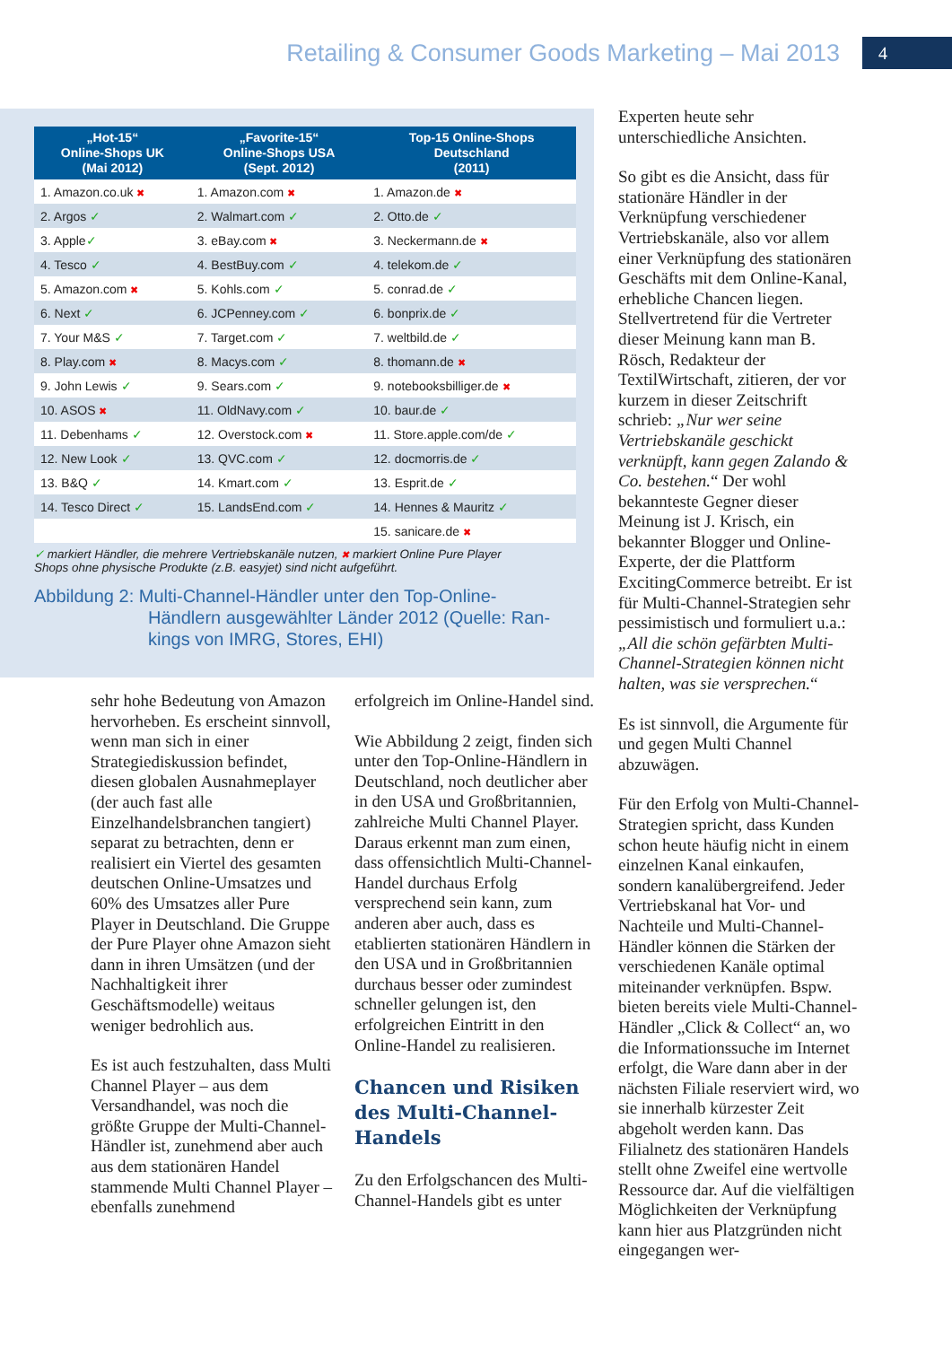Retailing & Consumer Goods Marketing – Mai 2013
4
| „Hot-15“ Online-Shops UK (Mai 2012) | „Favorite-15“ Online-Shops USA (Sept. 2012) | Top-15 Online-Shops Deutschland (2011) |
| --- | --- | --- |
| 1. Amazon.co.uk ✖ | 1. Amazon.com ✖ | 1. Amazon.de ✖ |
| 2. Argos ✓ | 2. Walmart.com ✓ | 2. Otto.de ✓ |
| 3. Apple ✓ | 3. eBay.com ✖ | 3. Neckermann.de ✖ |
| 4. Tesco ✓ | 4. BestBuy.com ✓ | 4. telekom.de ✓ |
| 5. Amazon.com ✖ | 5. Kohls.com ✓ | 5. conrad.de ✓ |
| 6. Next ✓ | 6. JCPenney.com ✓ | 6. bonprix.de ✓ |
| 7. Your M&S ✓ | 7. Target.com ✓ | 7. weltbild.de ✓ |
| 8. Play.com ✖ | 8. Macys.com ✓ | 8. thomann.de ✖ |
| 9. John Lewis ✓ | 9. Sears.com ✓ | 9. notebooksbilliger.de ✖ |
| 10. ASOS ✖ | 11. OldNavy.com ✓ | 10. baur.de ✓ |
| 11. Debenhams ✓ | 12. Overstock.com ✖ | 11. Store.apple.com/de ✓ |
| 12. New Look ✓ | 13. QVC.com ✓ | 12. docmorris.de ✓ |
| 13. B&Q ✓ | 14. Kmart.com ✓ | 13. Esprit.de ✓ |
| 14. Tesco Direct ✓ | 15. LandsEnd.com ✓ | 14. Hennes & Mauritz ✓ |
| | | 15. sanicare.de ✖ |
✓ markiert Händler, die mehrere Vertriebskanäle nutzen, ✖ markiert Online Pure Player
Shops ohne physische Produkte (z.B. easyjet) sind nicht aufgeführt.
Abbildung 2: Multi-Channel-Händler unter den Top-Online-
Händlern ausgewählter Länder 2012 (Quelle: Ran-
kings von IMRG, Stores, EHI)
sehr hohe Bedeutung von Amazon hervorheben. Es erscheint sinnvoll, wenn man sich in einer Strategiediskussion befindet, diesen globalen Ausnahmeplayer (der auch fast alle Einzelhandelsbranchen tangiert) separat zu betrachten, denn er realisiert ein Viertel des gesamten deutschen Online-Umsatzes und 60% des Umsatzes aller Pure Player in Deutschland. Die Gruppe der Pure Player ohne Amazon sieht dann in ihren Umsätzen (und der Nachhaltigkeit ihrer Geschäftsmodelle) weitaus weniger bedrohlich aus.
Es ist auch festzuhalten, dass Multi Channel Player – aus dem Versandhandel, was noch die größte Gruppe der Multi-Channel-Händler ist, zunehmend aber auch aus dem stationären Handel stammende Multi Channel Player – ebenfalls zunehmend
erfolgreich im Online-Handel sind.
Wie Abbildung 2 zeigt, finden sich unter den Top-Online-Händlern in Deutschland, noch deutlicher aber in den USA und Großbritannien, zahlreiche Multi Channel Player. Daraus erkennt man zum einen, dass offensichtlich Multi-Channel-Handel durchaus Erfolg versprechend sein kann, zum anderen aber auch, dass es etablierten stationären Händlern in den USA und in Großbritannien durchaus besser oder zumindest schneller gelungen ist, den erfolgreichen Eintritt in den Online-Handel zu realisieren.
Chancen und Risiken des Multi-Channel-Handels
Zu den Erfolgschancen des Multi-Channel-Handels gibt es unter
Experten heute sehr unterschiedliche Ansichten.
So gibt es die Ansicht, dass für stationäre Händler in der Verknüpfung verschiedener Vertriebskanäle, also vor allem einer Verknüpfung des stationären Geschäfts mit dem Online-Kanal, erhebliche Chancen liegen. Stellvertretend für die Vertreter dieser Meinung kann man B. Rösch, Redakteur der TextilWirtschaft, zitieren, der vor kurzem in dieser Zeitschrift schrieb: „Nur wer seine Vertriebskanäle geschickt verknüpft, kann gegen Zalando & Co. bestehen.“ Der wohl bekannteste Gegner dieser Meinung ist J. Krisch, ein bekannter Blogger und Online-Experte, der die Plattform ExcitingCommerce betreibt. Er ist für Multi-Channel-Strategien sehr pessimistisch und formuliert u.a.: „All die schön gefärbten Multi-Channel-Strategien können nicht halten, was sie versprechen.“
Es ist sinnvoll, die Argumente für und gegen Multi Channel abzuwägen.
Für den Erfolg von Multi-Channel-Strategien spricht, dass Kunden schon heute häufig nicht in einem einzelnen Kanal einkaufen, sondern kanalübergreifend. Jeder Vertriebskanal hat Vor- und Nachteile und Multi-Channel-Händler können die Stärken der verschiedenen Kanäle optimal miteinander verknüpfen. Bspw. bieten bereits viele Multi-Channel-Händler „Click & Collect“ an, wo die Informationssuche im Internet erfolgt, die Ware dann aber in der nächsten Filiale reserviert wird, wo sie innerhalb kürzester Zeit abgeholt werden kann. Das Filialnetz des stationären Handels stellt ohne Zweifel eine wertvolle Ressource dar. Auf die vielfältigen Möglichkeiten der Verknüpfung kann hier aus Platzgründen nicht eingegangen wer-